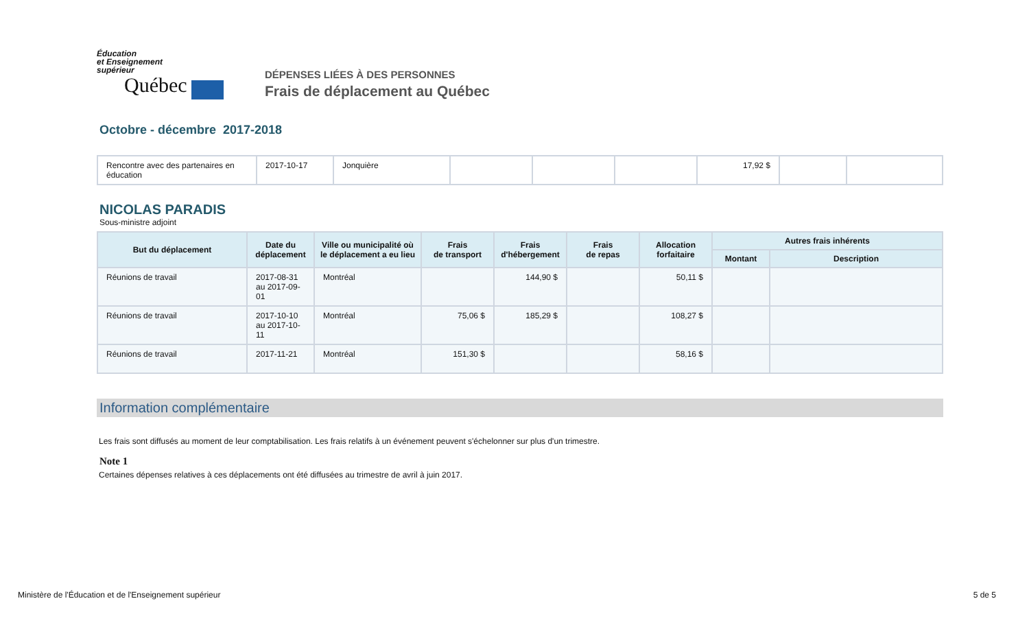Éducation
et Enseignement
supérieur
Québec
DÉPENSES LIÉES À DES PERSONNES
Frais de déplacement au Québec
Octobre - décembre 2017-2018
| Rencontre avec des partenaires en éducation | 2017-10-17 | Jonquière | | | | 17,92 $ | | |
NICOLAS PARADIS
Sous-ministre adjoint
| But du déplacement | Date du déplacement | Ville ou municipalité où le déplacement a eu lieu | Frais de transport | Frais d'hébergement | Frais de repas | Allocation forfaitaire | Autres frais inhérents | |
| --- | --- | --- | --- | --- | --- | --- | --- | --- |
| | | | | | | | Montant | Description |
| Réunions de travail | 2017-08-31 au 2017-09-01 | Montréal | | 144,90 $ | | 50,11 $ | | |
| Réunions de travail | 2017-10-10 au 2017-10-11 | Montréal | 75,06 $ | 185,29 $ | | 108,27 $ | | |
| Réunions de travail | 2017-11-21 | Montréal | 151,30 $ | | | 58,16 $ | | |
Information complémentaire
Les frais sont diffusés au moment de leur comptabilisation. Les frais relatifs à un événement peuvent s'échelonner sur plus d'un trimestre.
Note 1
Certaines dépenses relatives à ces déplacements ont été diffusées au trimestre de avril à juin 2017.
Ministère de l'Éducation et de l'Enseignement supérieur 5 de 5